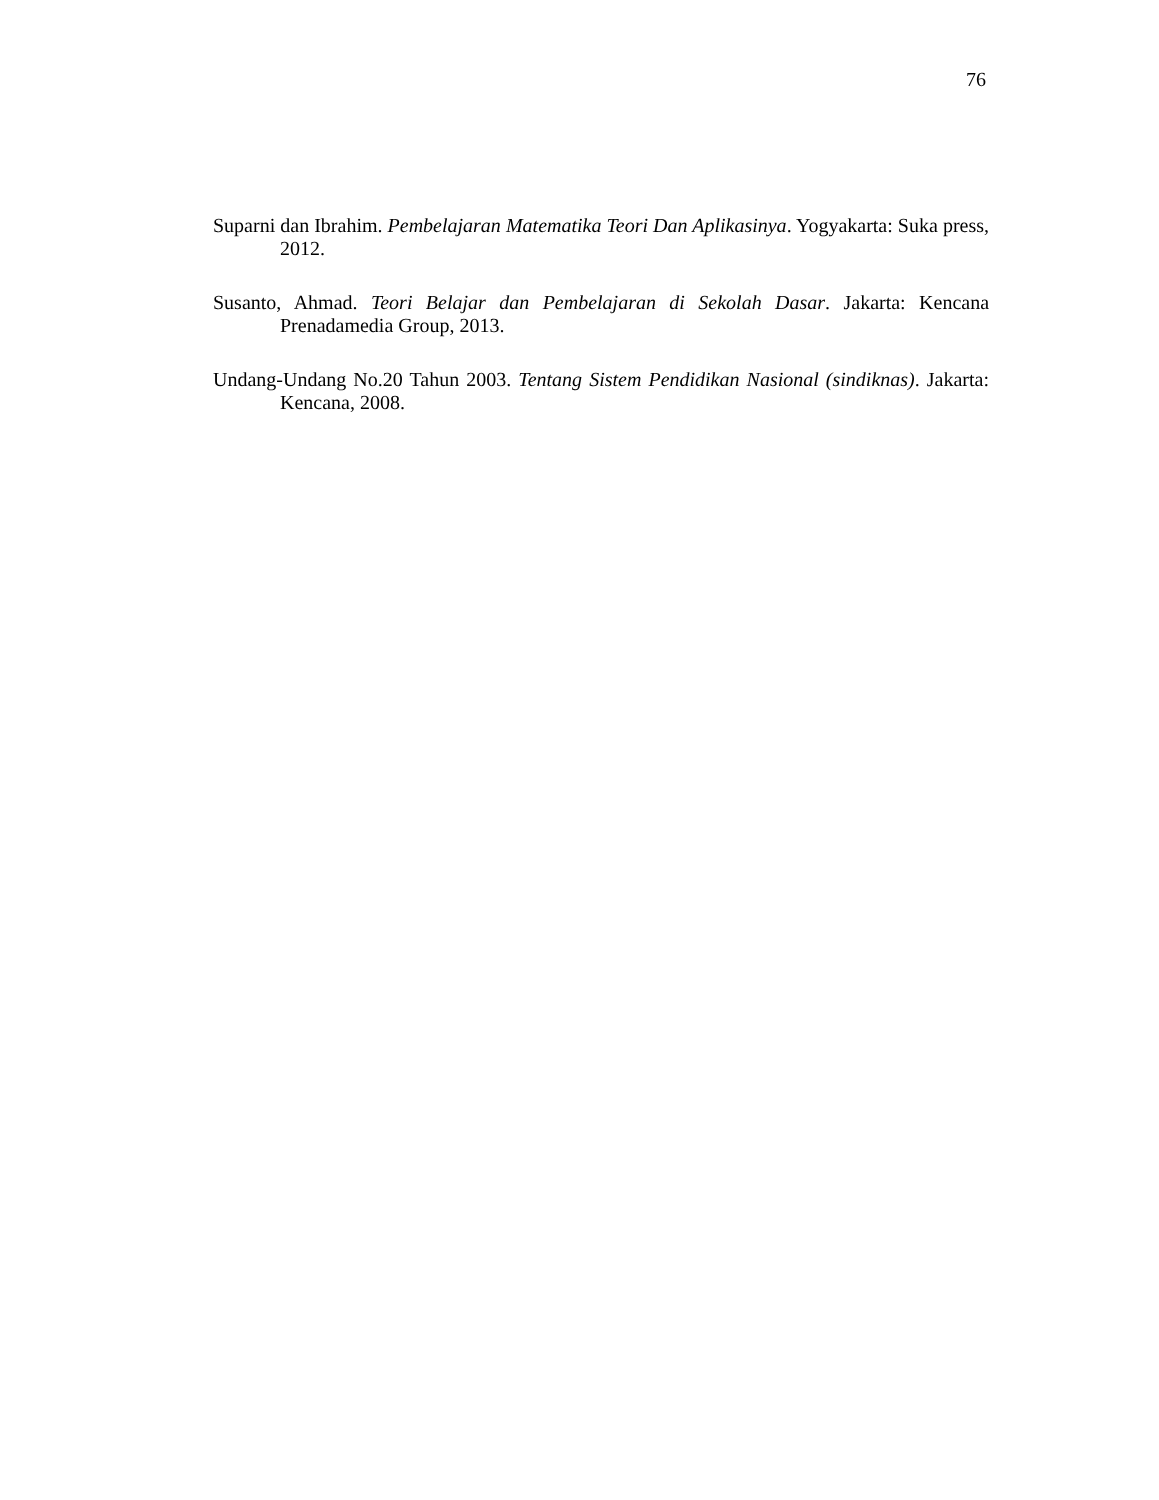76
Suparni dan Ibrahim. Pembelajaran Matematika Teori Dan Aplikasinya. Yogyakarta: Suka press, 2012.
Susanto, Ahmad. Teori Belajar dan Pembelajaran di Sekolah Dasar. Jakarta: Kencana Prenadamedia Group, 2013.
Undang-Undang No.20 Tahun 2003. Tentang Sistem Pendidikan Nasional (sindiknas). Jakarta: Kencana, 2008.